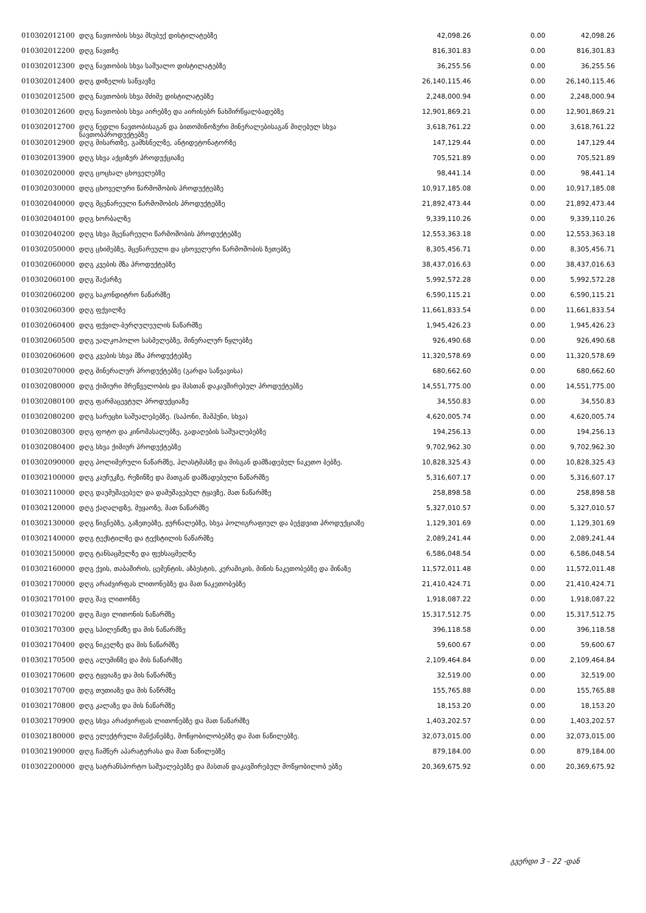| 010302012100 | დღგ ნავთობის სხვა მსუბუქ დისტილატებზე | 42,098.26 | 0.00 | 42,098.26 |
| 010302012200 | დღგ ნავთზე | 816,301.83 | 0.00 | 816,301.83 |
| 010302012300 | დღგ ნავთობის სხვა საშუალო დისტილატებზე | 36,255.56 | 0.00 | 36,255.56 |
| 010302012400 | დღგ დიზელის საწვავზე | 26,140,115.46 | 0.00 | 26,140,115.46 |
| 010302012500 | დღგ ნავთობის სხვა მძიმე დისტილატებზე | 2,248,000.94 | 0.00 | 2,248,000.94 |
| 010302012600 | დღგ ნავთობის სხვა აირებზე და აირისებრ ნახშირწყალბადებზე | 12,901,869.21 | 0.00 | 12,901,869.21 |
| 010302012700 | დღგ ნედლი ნავთობისაგან და ბითომინოზური მინერალებისაგან მიღებულ სხვა ნავთობპროდუქტებზე | 3,618,761.22 | 0.00 | 3,618,761.22 |
| 010302012900 | დღგ მისართზე, გამხსნელზე, ანტიდეტონატორზე | 147,129.44 | 0.00 | 147,129.44 |
| 010302013900 | დღგ სხვა აქციზურ პროდუქციაზე | 705,521.89 | 0.00 | 705,521.89 |
| 010302020000 | დღგ ცოცხალ ცხოველებზე | 98,441.14 | 0.00 | 98,441.14 |
| 010302030000 | დღგ ცხოველური წარმოშობის პროდუქტებზე | 10,917,185.08 | 0.00 | 10,917,185.08 |
| 010302040000 | დღგ მცენარეული წარმოშობის პროდუქტებზე | 21,892,473.44 | 0.00 | 21,892,473.44 |
| 010302040100 | დღგ ხორბალზე | 9,339,110.26 | 0.00 | 9,339,110.26 |
| 010302040200 | დღგ სხვა მცენარეული წარმოშობის პროდუქტებზე | 12,553,363.18 | 0.00 | 12,553,363.18 |
| 010302050000 | დღგ ცხიმებზე, მცენარეული და ცხოველური წარმოშობის ზეთებზე | 8,305,456.71 | 0.00 | 8,305,456.71 |
| 010302060000 | დღგ კვების მზა პროდუქტებზე | 38,437,016.63 | 0.00 | 38,437,016.63 |
| 010302060100 | დღგ შაქარზე | 5,992,572.28 | 0.00 | 5,992,572.28 |
| 010302060200 | დღგ საკონდიტრო ნაწარმზე | 6,590,115.21 | 0.00 | 6,590,115.21 |
| 010302060300 | დღგ ფქვილზე | 11,661,833.54 | 0.00 | 11,661,833.54 |
| 010302060400 | დღგ ფქვილ-ბურღულეულის ნაწარმზე | 1,945,426.23 | 0.00 | 1,945,426.23 |
| 010302060500 | დღგ უალკოჰოლო სასმელებზე, მინერალურ წყლებზე | 926,490.68 | 0.00 | 926,490.68 |
| 010302060600 | დღგ კვების სხვა მზა პროდუქტებზე | 11,320,578.69 | 0.00 | 11,320,578.69 |
| 010302070000 | დღგ მინერალურ პროდუქტებზე (გარდა საწვავისა) | 680,662.60 | 0.00 | 680,662.60 |
| 010302080000 | დღგ ქიმიური მრეწველობის და მასთან დაკავშირებულ პროდუქტებზე | 14,551,775.00 | 0.00 | 14,551,775.00 |
| 010302080100 | დღგ ფარმაცევტულ პროდუქციაზე | 34,550.83 | 0.00 | 34,550.83 |
| 010302080200 | დღგ სარეცხი საშუალებებზე. (საპონი, შამპუნი, სხვა) | 4,620,005.74 | 0.00 | 4,620,005.74 |
| 010302080300 | დღგ ფოტო და კინომასალებზე, გადაღების საშუალებებზე | 194,256.13 | 0.00 | 194,256.13 |
| 010302080400 | დღგ სხვა ქიმიურ პროდუქტებზე | 9,702,962.30 | 0.00 | 9,702,962.30 |
| 010302090000 | დღგ პოლიმერული ნაწარმზე, პლასტმასზე და მისგან დამზადებულ ნაკეთო ბებზე. | 10,828,325.43 | 0.00 | 10,828,325.43 |
| 010302100000 | დღგ კაუჩუკზე, რეზინზე და მათგან დამზადებული ნაწარმზე | 5,316,607.17 | 0.00 | 5,316,607.17 |
| 010302110000 | დღგ დაუმუშავებელ და დამუშავებულ ტყავზე, მათ ნაწარმზე | 258,898.58 | 0.00 | 258,898.58 |
| 010302120000 | დღგ ქაღალდზე, მუყაოზე, მათ ნაწარმზე | 5,327,010.57 | 0.00 | 5,327,010.57 |
| 010302130000 | დღგ წიგნებზე, გაზეთებზე, ჟურნალებზე, სხვა პოლიგრაფიულ და ბეჭდვით პროდუქციაზე | 1,129,301.69 | 0.00 | 1,129,301.69 |
| 010302140000 | დღგ ტექსტილზე და ტექსტილის ნაწარმზე | 2,089,241.44 | 0.00 | 2,089,241.44 |
| 010302150000 | დღგ ტანსაცმელზე და ფეხსაცმელზე | 6,586,048.54 | 0.00 | 6,586,048.54 |
| 010302160000 | დღგ ქვის, თაბაშირის, ცემენტის, აზბესტის, კერამიკის, მინის ნაკეთობებზე და მინაზე | 11,572,011.48 | 0.00 | 11,572,011.48 |
| 010302170000 | დღგ არაძვირფას ლითონებზე და მათ ნაკეთობებზე | 21,410,424.71 | 0.00 | 21,410,424.71 |
| 010302170100 | დღგ შავ ლითონზე | 1,918,087.22 | 0.00 | 1,918,087.22 |
| 010302170200 | დღგ შავი ლითონის ნაწარმზე | 15,317,512.75 | 0.00 | 15,317,512.75 |
| 010302170300 | დღგ სპილენძზე და მის ნაწარმზე | 396,118.58 | 0.00 | 396,118.58 |
| 010302170400 | დღგ ნიკელზე და მის ნაწარმზე | 59,600.67 | 0.00 | 59,600.67 |
| 010302170500 | დღგ ალუმინზე და მის ნაწარმზე | 2,109,464.84 | 0.00 | 2,109,464.84 |
| 010302170600 | დღგ ტყვიაზე და მის ნაწარმზე | 32,519.00 | 0.00 | 32,519.00 |
| 010302170700 | დღგ თუთიაზე და მის ნაწრმზე | 155,765.88 | 0.00 | 155,765.88 |
| 010302170800 | დღგ კალაზე და მის ნაწარმზე | 18,153.20 | 0.00 | 18,153.20 |
| 010302170900 | დღგ სხვა არაძვირფას ლითონებზე და მათ ნაწარმზე | 1,403,202.57 | 0.00 | 1,403,202.57 |
| 010302180000 | დღგ ელექტრული მანქანებზე, მოწყობილობებზე და მათ ნაწილებზე. | 32,073,015.00 | 0.00 | 32,073,015.00 |
| 010302190000 | დღგ ჩამწერ აპარატურასა და მათ ნაწილებზე | 879,184.00 | 0.00 | 879,184.00 |
| 010302200000 | დღგ სატრანსპორტო საშუალებებზე და მასთან დაკავშირებულ მოწყობილობ ებზე | 20,369,675.92 | 0.00 | 20,369,675.92 |
გვერდი 3 - 22 -დან